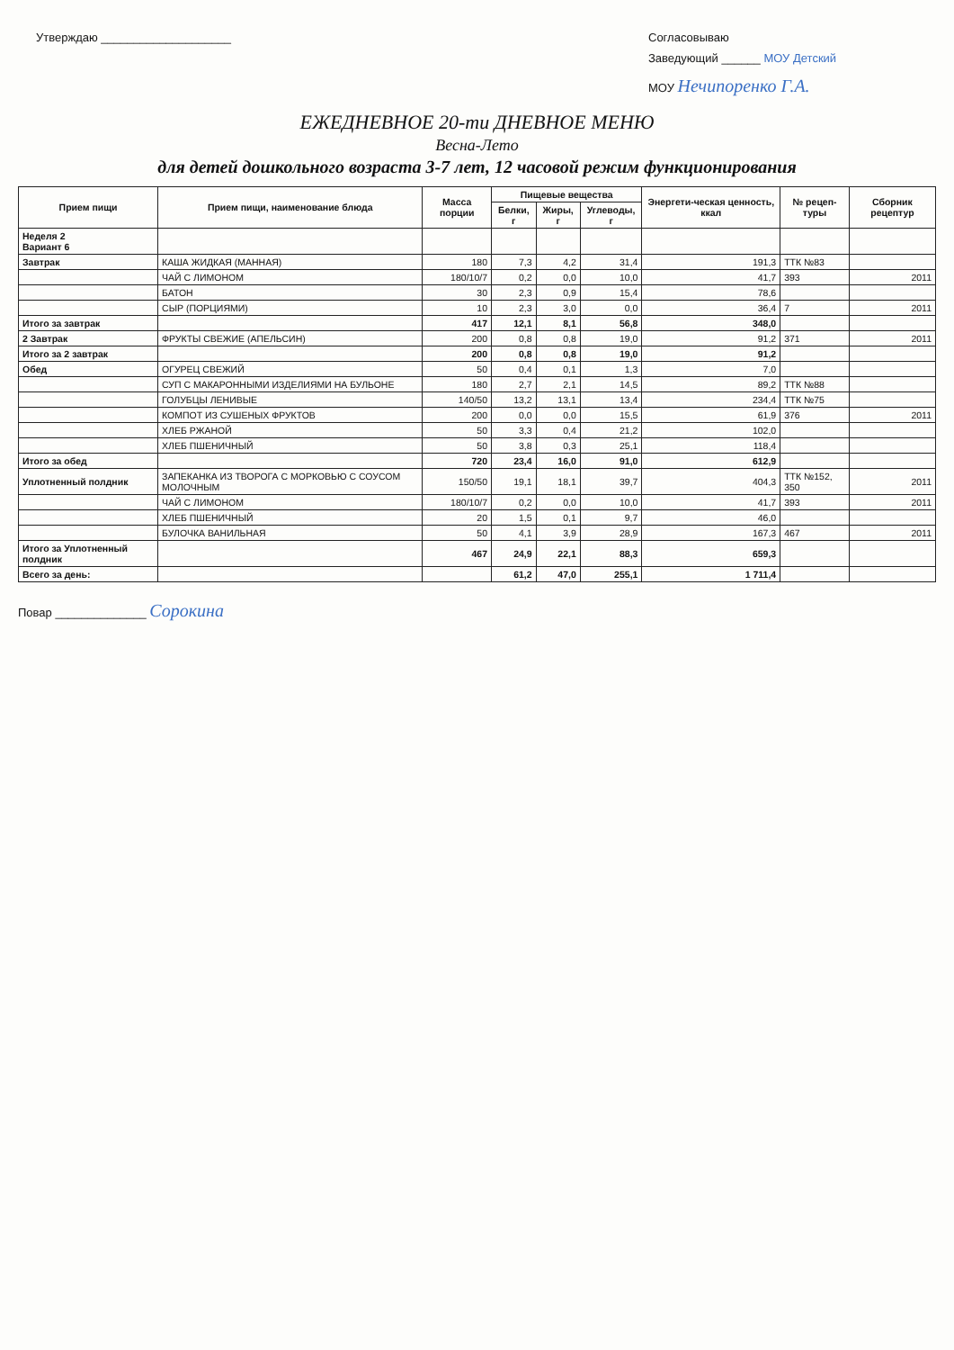Утверждаю ____________________ Согласовываю
Заведующий ______ МОУ Детский
МОУ Нечипоренко Г.А.
ЕЖЕДНЕВНОЕ 20-ти ДНЕВНОЕ МЕНЮ
Весна-Лето
для детей дошкольного возраста 3-7 лет, 12 часовой режим функционирования
| Прием пищи | Прием пищи, наименование блюда | Масса порции | Пищевые вещества | | | Энергети-ческая ценность, ккал | № рецеп-туры | Сборник рецептур |
| --- | --- | --- | --- | --- | --- | --- | --- | --- |
| | | | Белки, г | Жиры, г | Углеводы, г | | | |
| Неделя 2 Вариант 6 | | | | | | | | |
| Завтрак | КАША ЖИДКАЯ (МАННАЯ) | 180 | 7,3 | 4,2 | 31,4 | 191,3 | ТТК №83 | |
| | ЧАЙ С ЛИМОНОМ | 180/10/7 | 0,2 | 0,0 | 10,0 | 41,7 | 393 | 2011 |
| | БАТОН | 30 | 2,3 | 0,9 | 15,4 | 78,6 | | |
| | СЫР (ПОРЦИЯМИ) | 10 | 2,3 | 3,0 | 0,0 | 36,4 | 7 | 2011 |
| Итого за завтрак | | 417 | 12,1 | 8,1 | 56,8 | 348,0 | | |
| 2 Завтрак | ФРУКТЫ СВЕЖИЕ (АПЕЛЬСИН) | 200 | 0,8 | 0,8 | 19,0 | 91,2 | 371 | 2011 |
| Итого за 2 завтрак | | 200 | 0,8 | 0,8 | 19,0 | 91,2 | | |
| Обед | ОГУРЕЦ СВЕЖИЙ | 50 | 0,4 | 0,1 | 1,3 | 7,0 | | |
| | СУП С МАКАРОННЫМИ ИЗДЕЛИЯМИ НА БУЛЬОНЕ | 180 | 2,7 | 2,1 | 14,5 | 89,2 | ТТК №88 | |
| | ГОЛУБЦЫ ЛЕНИВЫЕ | 140/50 | 13,2 | 13,1 | 13,4 | 234,4 | ТТК №75 | |
| | КОМПОТ ИЗ СУШЕНЫХ ФРУКТОВ | 200 | 0,0 | 0,0 | 15,5 | 61,9 | 376 | 2011 |
| | ХЛЕБ РЖАНОЙ | 50 | 3,3 | 0,4 | 21,2 | 102,0 | | |
| | ХЛЕБ ПШЕНИЧНЫЙ | 50 | 3,8 | 0,3 | 25,1 | 118,4 | | |
| Итого за обед | | 720 | 23,4 | 16,0 | 91,0 | 612,9 | | |
| Уплотненный полдник | ЗАПЕКАНКА ИЗ ТВОРОГА С МОРКОВЬЮ С СОУСОМ МОЛОЧНЫМ | 150/50 | 19,1 | 18,1 | 39,7 | 404,3 | ТТК №152, 350 | 2011 |
| | ЧАЙ С ЛИМОНОМ | 180/10/7 | 0,2 | 0,0 | 10,0 | 41,7 | 393 | 2011 |
| | ХЛЕБ ПШЕНИЧНЫЙ | 20 | 1,5 | 0,1 | 9,7 | 46,0 | | |
| | БУЛОЧКА ВАНИЛЬНАЯ | 50 | 4,1 | 3,9 | 28,9 | 167,3 | 467 | 2011 |
| Итого за Уплотненный полдник | | 467 | 24,9 | 22,1 | 88,3 | 659,3 | | |
| Всего за день: | | | 61,2 | 47,0 | 255,1 | 1 711,4 | | |
Повар ______________ Сорокина